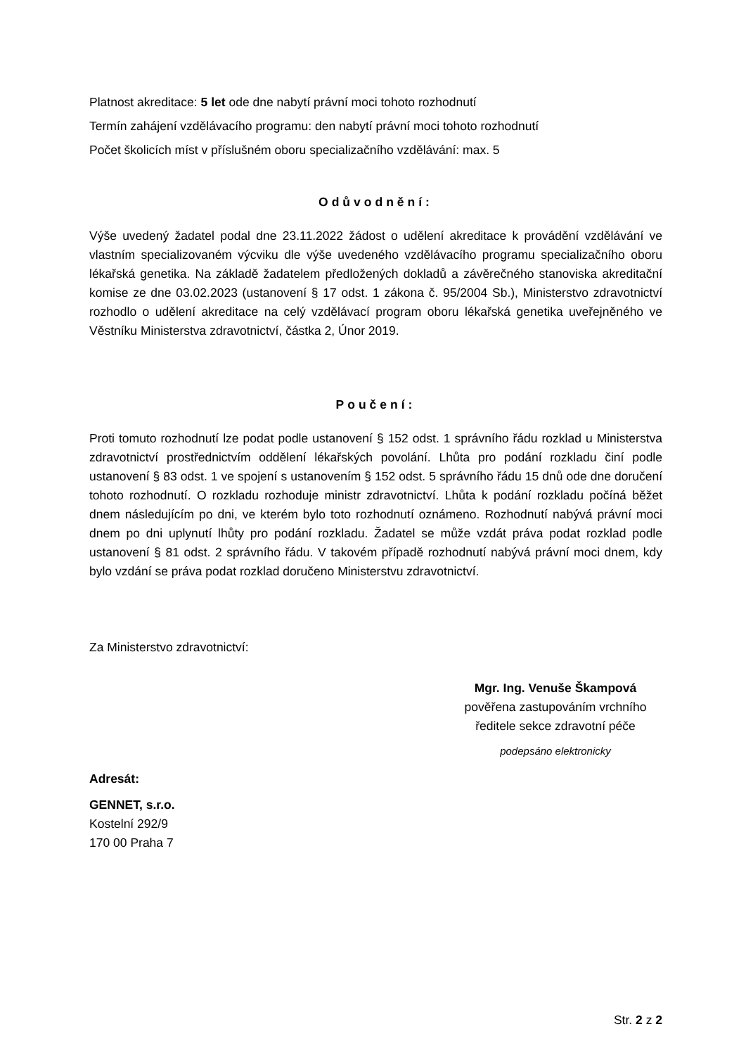Platnost akreditace: 5 let ode dne nabytí právní moci tohoto rozhodnutí
Termín zahájení vzdělávacího programu: den nabytí právní moci tohoto rozhodnutí
Počet školicích míst v příslušném oboru specializačního vzdělávání: max. 5
Odůvodnění:
Výše uvedený žadatel podal dne 23.11.2022 žádost o udělení akreditace k provádění vzdělávání ve vlastním specializovaném výcviku dle výše uvedeného vzdělávacího programu specializačního oboru lékařská genetika. Na základě žadatelem předložených dokladů a závěrečného stanoviska akreditační komise ze dne 03.02.2023 (ustanovení § 17 odst. 1 zákona č. 95/2004 Sb.), Ministerstvo zdravotnictví rozhodlo o udělení akreditace na celý vzdělávací program oboru lékařská genetika uveřejněného ve Věstníku Ministerstva zdravotnictví, částka 2, Únor 2019.
Poučení:
Proti tomuto rozhodnutí lze podat podle ustanovení § 152 odst. 1 správního řádu rozklad u Ministerstva zdravotnictví prostřednictvím oddělení lékařských povolání. Lhůta pro podání rozkladu činí podle ustanovení § 83 odst. 1 ve spojení s ustanovením § 152 odst. 5 správního řádu 15 dnů ode dne doručení tohoto rozhodnutí. O rozkladu rozhoduje ministr zdravotnictví. Lhůta k podání rozkladu počíná běžet dnem následujícím po dni, ve kterém bylo toto rozhodnutí oznámeno. Rozhodnutí nabývá právní moci dnem po dni uplynutí lhůty pro podání rozkladu. Žadatel se může vzdát práva podat rozklad podle ustanovení § 81 odst. 2 správního řádu. V takovém případě rozhodnutí nabývá právní moci dnem, kdy bylo vzdání se práva podat rozklad doručeno Ministerstvu zdravotnictví.
Za Ministerstvo zdravotnictví:
Mgr. Ing. Venuše Škampová
pověřena zastupováním vrchního
ředitele sekce zdravotní péče
podepsáno elektronicky
Adresát:
GENNET, s.r.o.
Kostelní 292/9
170 00 Praha 7
Str. 2 z 2